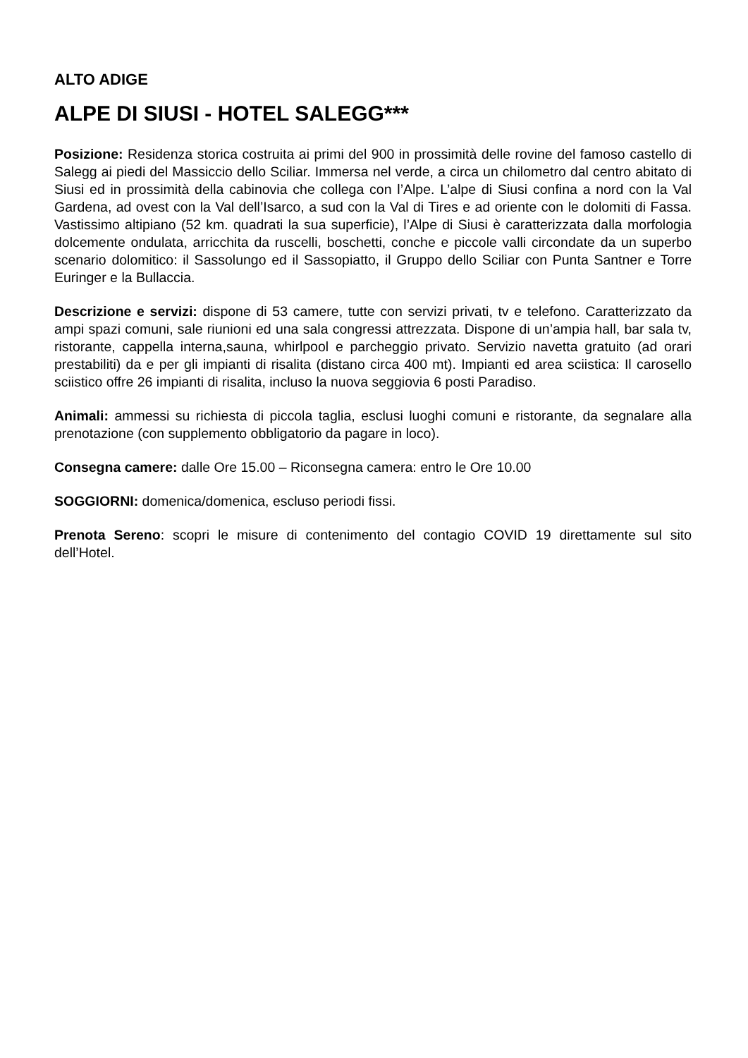ALTO ADIGE
ALPE DI SIUSI - HOTEL SALEGG***
Posizione: Residenza storica costruita ai primi del 900 in prossimità delle rovine del famoso castello di Salegg ai piedi del Massiccio dello Sciliar. Immersa nel verde, a circa un chilometro dal centro abitato di Siusi ed in prossimità della cabinovia che collega con l’Alpe. L’alpe di Siusi confina a nord con la Val Gardena, ad ovest con la Val dell’Isarco, a sud con la Val di Tires e ad oriente con le dolomiti di Fassa. Vastissimo altipiano (52 km. quadrati la sua superficie), l’Alpe di Siusi è caratterizzata dalla morfologia dolcemente ondulata, arricchita da ruscelli, boschetti, conche e piccole valli circondate da un superbo scenario dolomitico: il Sassolungo ed il Sassopiatto, il Gruppo dello Sciliar con Punta Santner e Torre Euringer e la Bullaccia.
Descrizione e servizi: dispone di 53 camere, tutte con servizi privati, tv e telefono. Caratterizzato da ampi spazi comuni, sale riunioni ed una sala congressi attrezzata. Dispone di un’ampia hall, bar sala tv, ristorante, cappella interna,sauna, whirlpool e parcheggio privato. Servizio navetta gratuito (ad orari prestabiliti) da e per gli impianti di risalita (distano circa 400 mt). Impianti ed area sciistica: Il carosello sciistico offre 26 impianti di risalita, incluso la nuova seggiovia 6 posti Paradiso.
Animali: ammessi su richiesta di piccola taglia, esclusi luoghi comuni e ristorante, da segnalare alla prenotazione (con supplemento obbligatorio da pagare in loco).
Consegna camere: dalle Ore 15.00 – Riconsegna camera: entro le Ore 10.00
SOGGIORNI: domenica/domenica, escluso periodi fissi.
Prenota Sereno: scopri le misure di contenimento del contagio COVID 19 direttamente sul sito dell’Hotel.